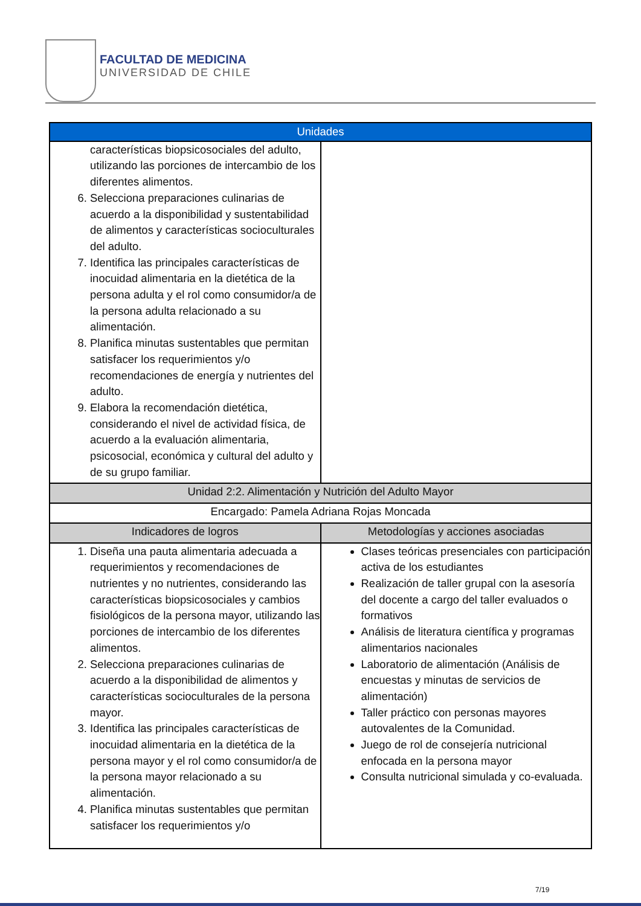FACULTAD DE MEDICINA
UNIVERSIDAD DE CHILE
| Unidades | |
| --- | --- |
| características biopsicosociales del adulto, utilizando las porciones de intercambio de los diferentes alimentos. 6. Selecciona preparaciones culinarias de acuerdo a la disponibilidad y sustentabilidad de alimentos y características socioculturales del adulto. 7. Identifica las principales características de inocuidad alimentaria en la dietética de la persona adulta y el rol como consumidor/a de la persona adulta relacionado a su alimentación. 8. Planifica minutas sustentables que permitan satisfacer los requerimientos y/o recomendaciones de energía y nutrientes del adulto. 9. Elabora la recomendación dietética, considerando el nivel de actividad física, de acuerdo a la evaluación alimentaria, psicosocial, económica y cultural del adulto y de su grupo familiar. | |
| Unidad 2:2. Alimentación y Nutrición del Adulto Mayor | |
| Encargado: Pamela Adriana Rojas Moncada | |
| Indicadores de logros | Metodologías y acciones asociadas |
| 1. Diseña una pauta alimentaria adecuada a requerimientos y recomendaciones de nutrientes y no nutrientes, considerando las características biopsicosociales y cambios fisiológicos de la persona mayor, utilizando las porciones de intercambio de los diferentes alimentos. 2. Selecciona preparaciones culinarias de acuerdo a la disponibilidad de alimentos y características socioculturales de la persona mayor. 3. Identifica las principales características de inocuidad alimentaria en la dietética de la persona mayor y el rol como consumidor/a de la persona mayor relacionado a su alimentación. 4. Planifica minutas sustentables que permitan satisfacer los requerimientos y/o | Clases teóricas presenciales con participación activa de los estudiantes Realización de taller grupal con la asesoría del docente a cargo del taller evaluados o formativos Análisis de literatura científica y programas alimentarios nacionales Laboratorio de alimentación (Análisis de encuestas y minutas de servicios de alimentación) Taller práctico con personas mayores autovalentes de la Comunidad. Juego de rol de consejería nutricional enfocada en la persona mayor Consulta nutricional simulada y co-evaluada. |
7/19